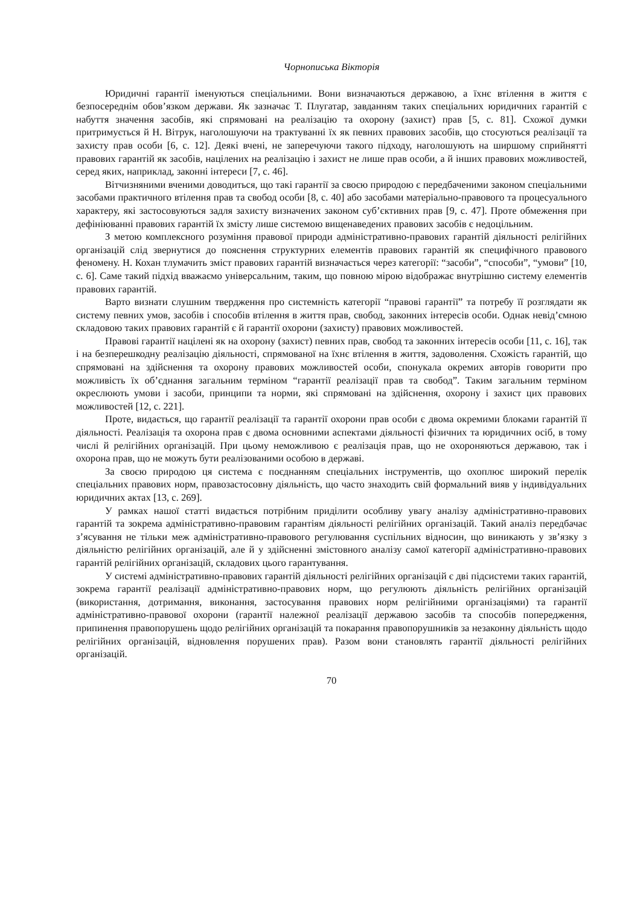Чорнописька Вікторія
Юридичні гарантії іменуються спеціальними. Вони визначаються державою, а їхнє втілення в життя є безпосереднім обов’язком держави. Як зазначає Т. Плугатар, завданням таких спеціальних юридичних гарантій є набуття значення засобів, які спрямовані на реалізацію та охорону (захист) прав [5, с. 81]. Схожої думки притримується й Н. Вітрук, наголошуючи на трактуванні їх як певних правових засобів, що стосуються реалізації та захисту прав особи [6, с. 12]. Деякі вчені, не заперечуючи такого підходу, наголошують на ширшому сприйнятті правових гарантій як засобів, націлених на реалізацію і захист не лише прав особи, а й інших правових можливостей, серед яких, наприклад, законні інтереси [7, с. 46].
Вітчизняними вченими доводиться, що такі гарантії за своєю природою є передбаченими законом спеціальними засобами практичного втілення прав та свобод особи [8, с. 40] або засобами матеріально-правового та процесуального характеру, які застосовуються задля захисту визначених законом суб’єктивних прав [9, с. 47]. Проте обмеження при дефініюванні правових гарантій їх змісту лише системою вищенаведених правових засобів є недоцільним.
З метою комплексного розуміння правової природи адміністративно-правових гарантій діяльності релігійних організацій слід звернутися до пояснення структурних елементів правових гарантій як специфічного правового феномену. Н. Кохан тлумачить зміст правових гарантій визначається через категорії: “засоби”, “способи”, “умови” [10, с. 6]. Саме такий підхід вважаємо універсальним, таким, що повною мірою відображає внутрішню систему елементів правових гарантій.
Варто визнати слушним твердження про системність категорії “правові гарантії” та потребу її розглядати як систему певних умов, засобів і способів втілення в життя прав, свобод, законних інтересів особи. Однак невід’ємною складовою таких правових гарантій є й гарантії охорони (захисту) правових можливостей.
Правові гарантії націлені як на охорону (захист) певних прав, свобод та законних інтересів особи [11, с. 16], так і на безперешкодну реалізацію діяльності, спрямованої на їхнє втілення в життя, задоволення. Схожість гарантій, що спрямовані на здійснення та охорону правових можливостей особи, спонукала окремих авторів говорити про можливість їх об’єднання загальним терміном “гарантії реалізації прав та свобод”. Таким загальним терміном окреслюють умови і засоби, принципи та норми, які спрямовані на здійснення, охорону і захист цих правових можливостей [12, с. 221].
Проте, видається, що гарантії реалізації та гарантії охорони прав особи є двома окремими блоками гарантій її діяльності. Реалізація та охорона прав є двома основними аспектами діяльності фізичних та юридичних осіб, в тому числі й релігійних організацій. При цьому неможливою є реалізація прав, що не охороняються державою, так і охорона прав, що не можуть бути реалізованими особою в державі.
За своєю природою ця система є поєднанням спеціальних інструментів, що охоплює широкий перелік спеціальних правових норм, правозастосовну діяльність, що часто знаходить свій формальний вияв у індивідуальних юридичних актах [13, с. 269].
У рамках нашої статті видається потрібним приділити особливу увагу аналізу адміністративно-правових гарантій та зокрема адміністративно-правовим гарантіям діяльності релігійних організацій. Такий аналіз передбачає з’ясування не тільки меж адміністративно-правового регулювання суспільних відносин, що виникають у зв’язку з діяльністю релігійних організацій, але й у здійсненні змістовного аналізу самої категорії адміністративно-правових гарантій релігійних організацій, складових цього гарантування.
У системі адміністративно-правових гарантій діяльності релігійних організацій є дві підсистеми таких гарантій, зокрема гарантії реалізації адміністративно-правових норм, що регулюють діяльність релігійних організацій (використання, дотримання, виконання, застосування правових норм релігійними організаціями) та гарантії адміністративно-правової охорони (гарантії належної реалізації державою засобів та способів попередження, припинення правопорушень щодо релігійних організацій та покарання правопорушників за незаконну діяльність щодо релігійних організацій, відновлення порушених прав). Разом вони становлять гарантії діяльності релігійних організацій.
70